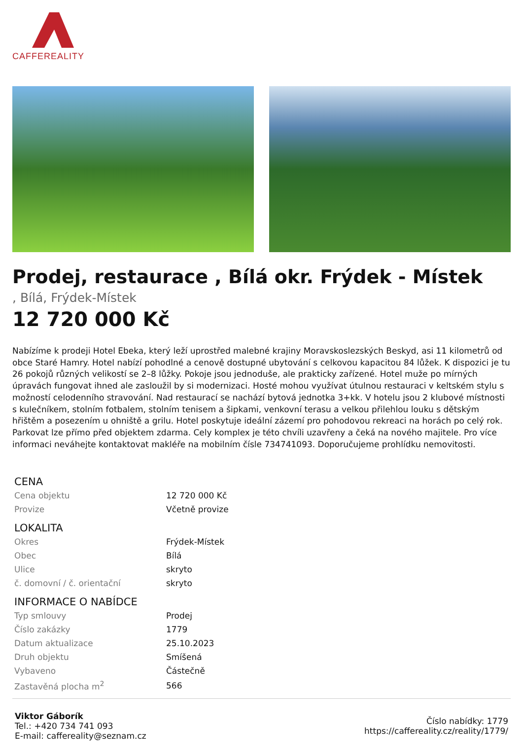CAFFEREALITY
Prodej, restaurace , Bílá okr. Frýdek - Místek
, Bílá, Frýdek-Místek
12 720 000 Kč
Nabízíme k prodeji Hotel Ebeka, který leží uprostřed malebné krajiny Moravskoslezských Beskyd, asi 11 kilometrů od obce Staré Hamry. Hotel nabízí pohodlné a cenově dostupné ubytování s celkovou kapacitou 84 lůžek. K dispozici je tu 26 pokojů různých velikostí se 2–8 lůžky. Pokoje jsou jednoduše, ale prakticky zařízené. Hotel muže po mírných úpravách fungovat ihned ale zasloužil by si modernizaci. Hosté mohou využívat útulnou restauraci v keltském stylu s možností celodenního stravování. Nad restaurací se nachází bytová jednotka 3+kk. V hotelu jsou 2 klubové místnosti s kulečníkem, stolním fotbalem, stolním tenisem a šipkami, venkovní terasu a velkou přilehlou louku s dětským hřištěm a posezením u ohniště a grilu. Hotel poskytuje ideální zázemí pro pohodovou rekreaci na horách po celý rok. Parkovat lze přímo před objektem zdarma. Cely komplex je této chvíli uzavřeny a čeká na nového majitele. Pro více informaci neváhejte kontaktovat makléře na mobilním čísle 734741093. Doporučujeme prohlídku nemovitosti.
| CENA | |
| --- | --- |
| Cena objektu | 12 720 000 Kč |
| Provize | Včetně provize |
| LOKALITA | |
| Okres | Frýdek-Místek |
| Obec | Bílá |
| Ulice | skryto |
| č. domovní / č. orientační | skryto |
| INFORMACE O NABÍDCE | |
| Typ smlouvy | Prodej |
| Číslo zakázky | 1779 |
| Datum aktualizace | 25.10.2023 |
| Druh objektu | Smíšená |
| Vybaveno | Částečně |
| Zastavěná plocha m<sup>2</sup> | 566 |
Viktor Gáborík
Tel.: +420 734 741 093
E-mail: caffereality@seznam.cz
Číslo nabídky: 1779
https://caffereality.cz/reality/1779/